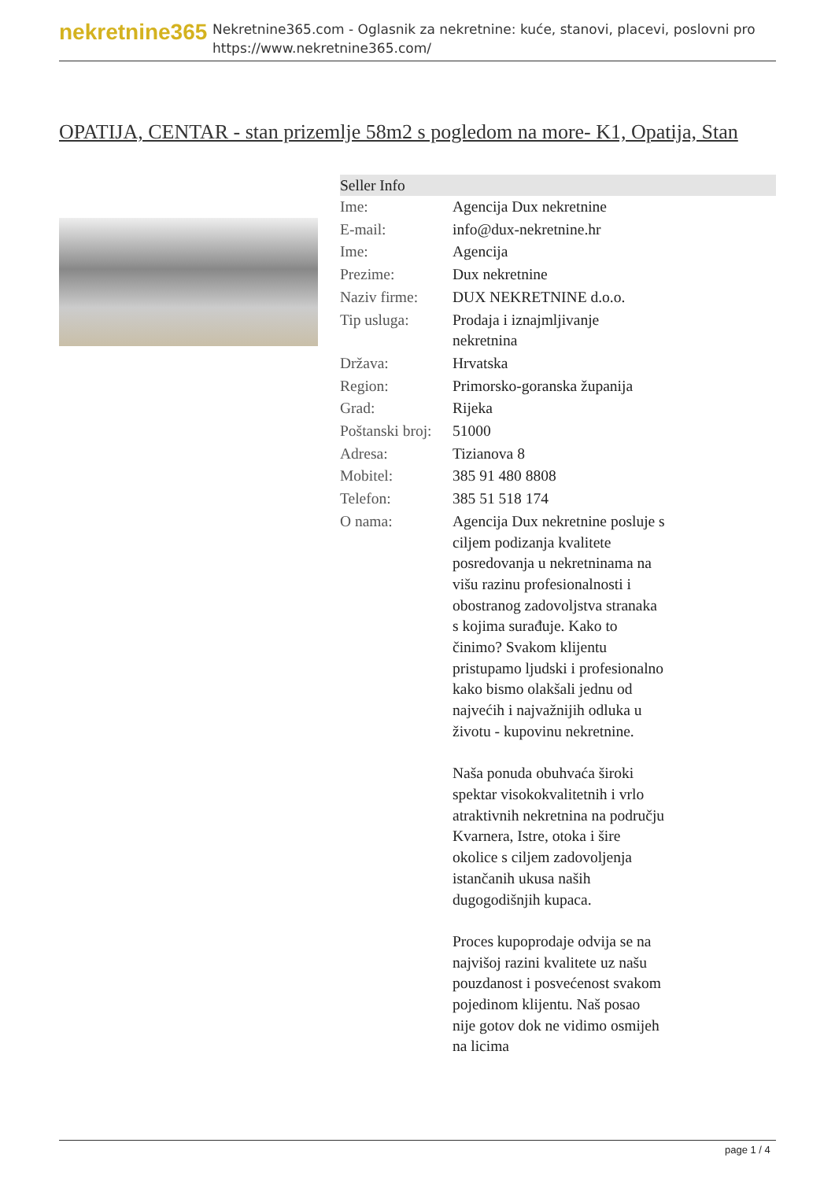nekretnine365
Nekretnine365.com - Oglasnik za nekretnine: kuće, stanovi, placevi, poslovni pro
https://www.nekretnine365.com/
OPATIJA, CENTAR - stan prizemlje 58m2 s pogledom na more- K1, Opatija, Stan
| Seller Info | | |
| --- | --- | --- |
| Ime: | Agencija Dux nekretnine | |
| E-mail: | info@dux-nekretnine.hr | |
| Ime: | Agencija | |
| Prezime: | Dux nekretnine | |
| Naziv firme: | DUX NEKRETNINE d.o.o. | |
| Tip usluga: | Prodaja i iznajmljivanje nekretnina | |
| Država: | Hrvatska | |
| Region: | Primorsko-goranska županija | |
| Grad: | Rijeka | |
| Poštanski broj: | 51000 | |
| Adresa: | Tizianova 8 | |
| Mobitel: | 385 91 480 8808 | |
| Telefon: | 385 51 518 174 | |
| O nama: | Agencija Dux nekretnine posluje s ciljem podizanja kvalitete posredovanja u nekretninama na višu razinu profesionalnosti i obostranog zadovoljstva stranaka s kojima surađuje. Kako to činimo? Svakom klijentu pristupamo ljudski i profesionalno kako bismo olakšali jednu od najvećih i najvažnijih odluka u životu - kupovinu nekretnine. Naša ponuda obuhvaća široki spektar visokokvalitetnih i vrlo atraktivnih nekretnina na području Kvarnera, Istre, otoka i šire okolice s ciljem zadovoljenja istančanih ukusa naših dugogodišnjih kupaca. Proces kupoprodaje odvija se na najvišoj razini kvalitete uz našu pouzdanost i posvećenost svakom pojedinom klijentu. Naš posao nije gotov dok ne vidimo osmijeh na licima | |
page 1 / 4